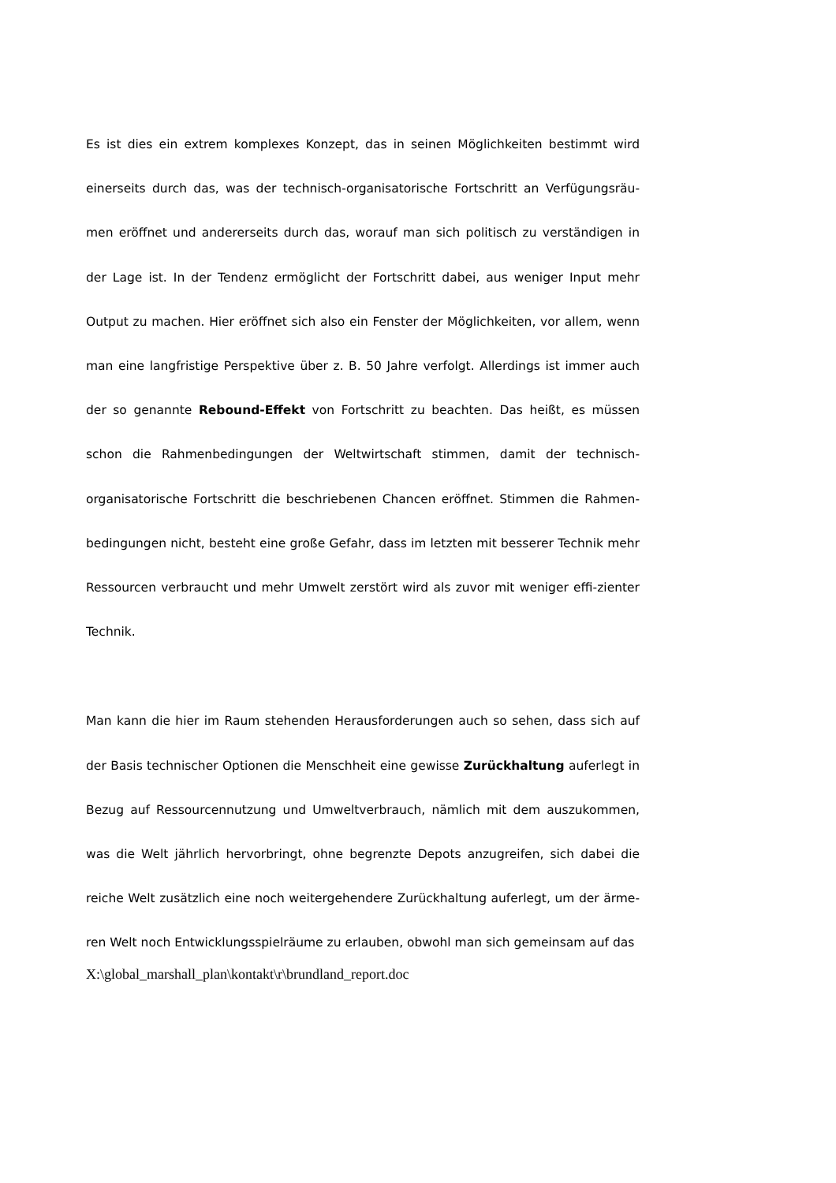Es ist dies ein extrem komplexes Konzept, das in seinen Möglichkeiten bestimmt wird einerseits durch das, was der technisch-organisatorische Fortschritt an Verfügungsräu-men eröffnet und andererseits durch das, worauf man sich politisch zu verständigen in der Lage ist. In der Tendenz ermöglicht der Fortschritt dabei, aus weniger Input mehr Output zu machen. Hier eröffnet sich also ein Fenster der Möglichkeiten, vor allem, wenn man eine langfristige Perspektive über z. B. 50 Jahre verfolgt. Allerdings ist immer auch der so genannte Rebound-Effekt von Fortschritt zu beachten. Das heißt, es müssen schon die Rahmenbedingungen der Weltwirtschaft stimmen, damit der technisch-organisatorische Fortschritt die beschriebenen Chancen eröffnet. Stimmen die Rahmen-bedingungen nicht, besteht eine große Gefahr, dass im letzten mit besserer Technik mehr Ressourcen verbraucht und mehr Umwelt zerstört wird als zuvor mit weniger effi-zienter Technik.
Man kann die hier im Raum stehenden Herausforderungen auch so sehen, dass sich auf der Basis technischer Optionen die Menschheit eine gewisse Zurückhaltung auferlegt in Bezug auf Ressourcennutzung und Umweltverbrauch, nämlich mit dem auszukommen, was die Welt jährlich hervorbringt, ohne begrenzte Depots anzugreifen, sich dabei die reiche Welt zusätzlich eine noch weitergehendere Zurückhaltung auferlegt, um der ärme-ren Welt noch Entwicklungsspielräume zu erlauben, obwohl man sich gemeinsam auf das
X:\global_marshall_plan\kontakt\r\brundland_report.doc